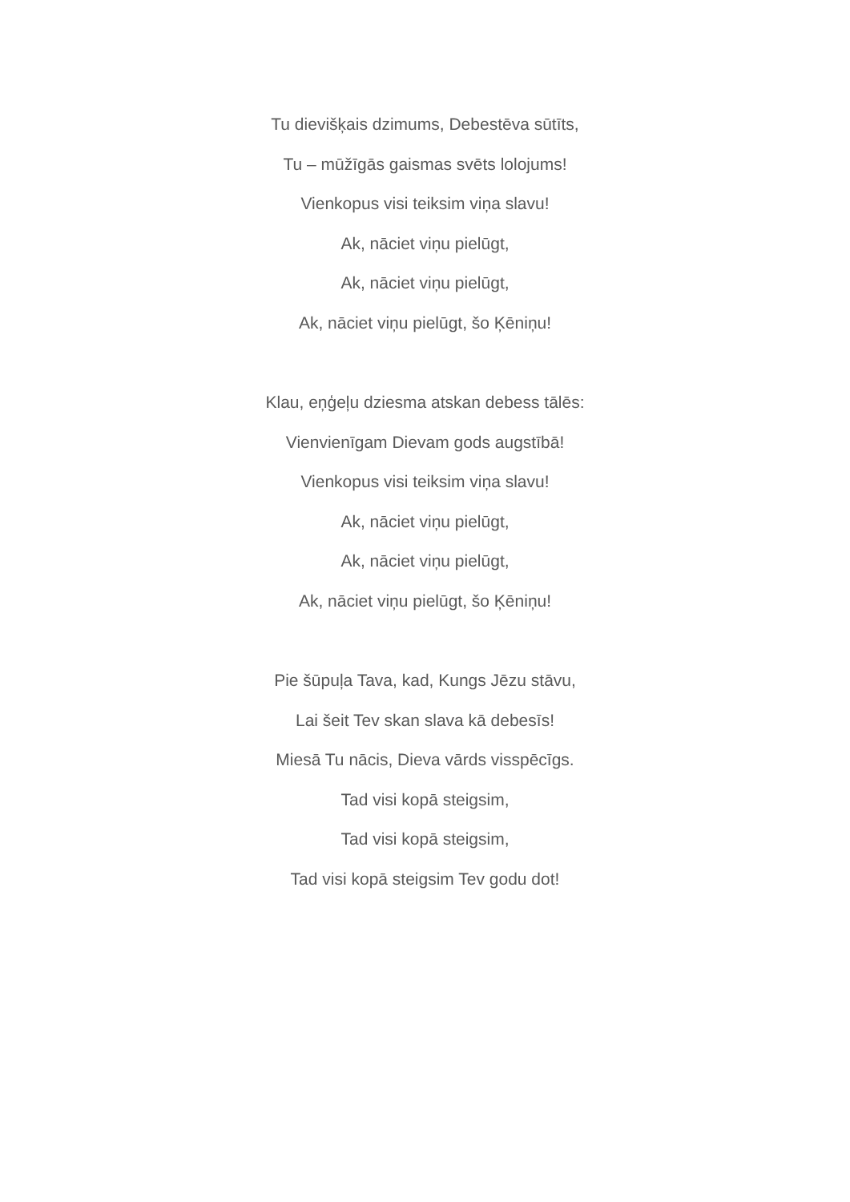Tu dievišķais dzimums, Debestēva sūtīts,
Tu – mūžīgās gaismas svēts lolojums!
Vienkopus visi teiksim viņa slavu!
Ak, nāciet viņu pielūgt,
Ak, nāciet viņu pielūgt,
Ak, nāciet viņu pielūgt, šo Ķēniņu!
Klau, eņģeļu dziesma atskan debess tālēs:
Vienvienīgam Dievam gods augstībā!
Vienkopus visi teiksim viņa slavu!
Ak, nāciet viņu pielūgt,
Ak, nāciet viņu pielūgt,
Ak, nāciet viņu pielūgt, šo Ķēniņu!
Pie šūpuļa Tava, kad, Kungs Jēzu stāvu,
Lai šeit Tev skan slava kā debesīs!
Miesā Tu nācis, Dieva vārds visspēcīgs.
Tad visi kopā steigsim,
Tad visi kopā steigsim,
Tad visi kopā steigsim Tev godu dot!